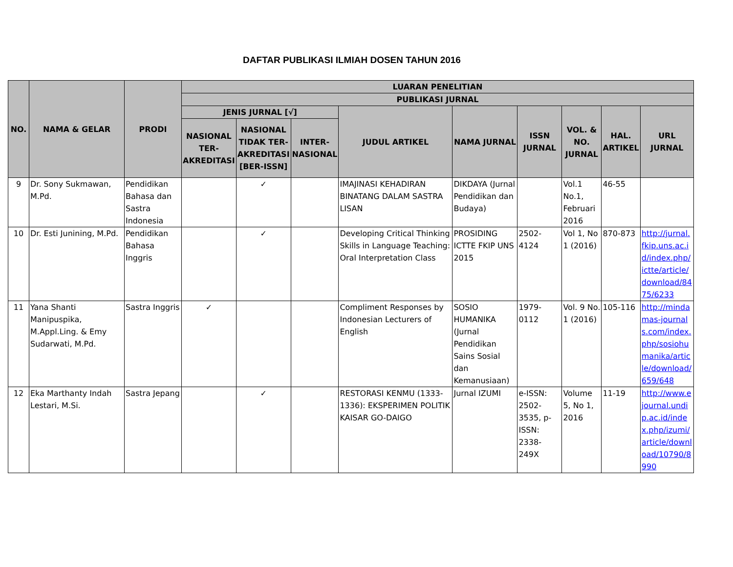DAFTAR PUBLIKASI ILMIAH DOSEN TAHUN 2016
| NO. | NAMA & GELAR | PRODI | LUARAN PENELITIAN | | | | | | | | |
| --- | --- | --- | --- | --- | --- | --- | --- | --- | --- | --- | --- |
| | | | PUBLIKASI JURNAL | | | | | | | | |
| | | | JENIS JURNAL [√] | | | JUDUL ARTIKEL | NAMA JURNAL | ISSN JURNAL | VOL. & NO. JURNAL | HAL. ARTIKEL | URL JURNAL |
| | | | NASIONAL TER-AKREDITASI | NASIONAL TIDAK TER-AKREDITASI [BER-ISSN] | INTER-NASIONAL | | | | | | |
| 9 | Dr. Sony Sukmawan, M.Pd. | Pendidikan Bahasa dan Sastra Indonesia | | ✓ | | IMAJINASI KEHADIRAN BINATANG DALAM SASTRA LISAN | DIKDAYA (Jurnal Pendidikan dan Budaya) | | Vol.1 No.1, Februari 2016 | 46-55 | |
| 10 | Dr. Esti Junining, M.Pd. | Pendidikan Bahasa Inggris | | ✓ | | Developing Critical Thinking Skills in Language Teaching: Oral Interpretation Class | PROSIDING ICTTE FKIP UNS 2015 | 2502-4124 | Vol 1, No 1 (2016) | 870-873 | http://jurnal.fkip.uns.ac.id/index.php/ictte/article/download/8475/6233 |
| 11 | Yana Shanti Manipuspika, M.Appl.Ling. & Emy Sudarwati, M.Pd. | Sastra Inggris | ✓ | | | Compliment Responses by Indonesian Lecturers of English | SOSIO HUMANIKA (Jurnal Pendidikan Sains Sosial dan Kemanusiaan) | 1979-0112 | Vol. 9 No. 1 (2016) | 105-116 | http://mindamas-journals.com/index.php/sosiohumanika/article/download/659/648 |
| 12 | Eka Marthanty Indah Lestari, M.Si. | Sastra Jepang | | ✓ | | RESTORASI KENMU (1333-1336): EKSPERIMEN POLITIK KAISAR GO-DAIGO | Jurnal IZUMI | e-ISSN: 2502-3535, p-ISSN: 2338-249X | Volume 5, No 1, 2016 | 11-19 | http://www.ejournal.undip.ac.id/index.php/izumi/article/download/10790/8990 |